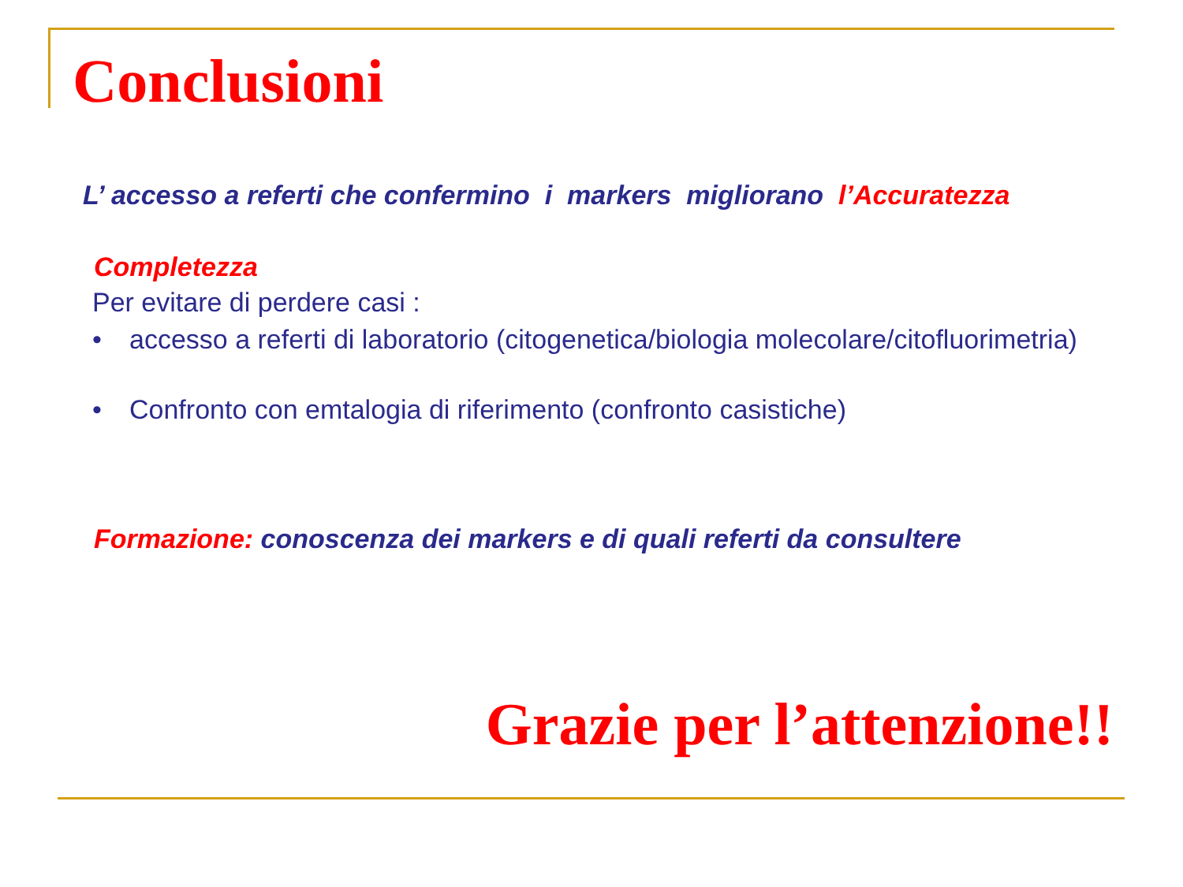Conclusioni
L’ accesso a referti che confermino i markers migliorano l’Accuratezza
Completezza
Per evitare di perdere casi :
• accesso a referti di laboratorio (citogenetica/biologia molecolare/citofluorimetria)
• Confronto con emtalogia di riferimento (confronto casistiche)
Formazione: conoscenza dei markers e di quali referti da consultere
Grazie per l’attenzione!!